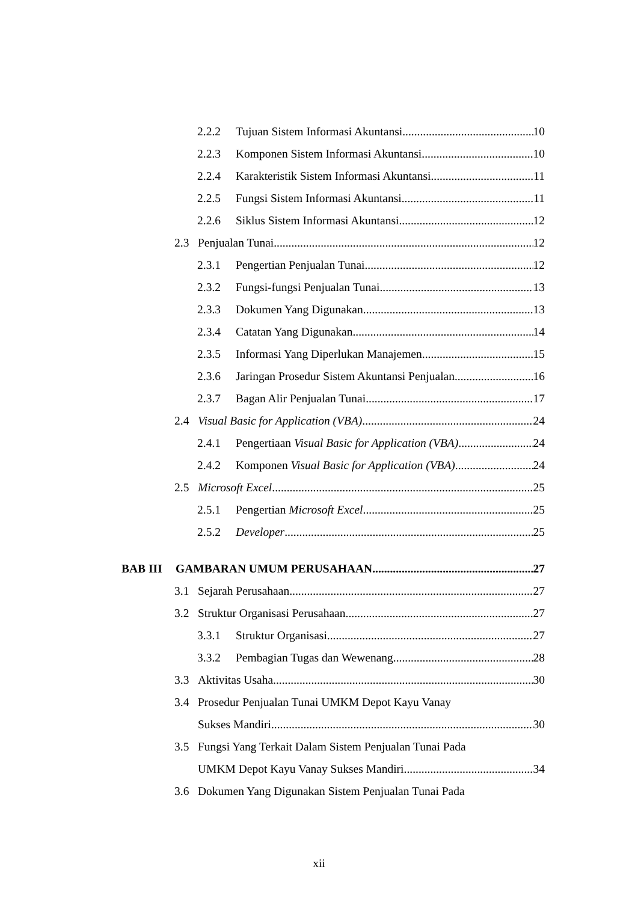2.2.2 Tujuan Sistem Informasi Akuntansi 10
2.2.3 Komponen Sistem Informasi Akuntansi 10
2.2.4 Karakteristik Sistem Informasi Akuntansi 11
2.2.5 Fungsi Sistem Informasi Akuntansi 11
2.2.6 Siklus Sistem Informasi Akuntansi 12
2.3 Penjualan Tunai 12
2.3.1 Pengertian Penjualan Tunai 12
2.3.2 Fungsi-fungsi Penjualan Tunai 13
2.3.3 Dokumen Yang Digunakan 13
2.3.4 Catatan Yang Digunakan 14
2.3.5 Informasi Yang Diperlukan Manajemen 15
2.3.6 Jaringan Prosedur Sistem Akuntansi Penjualan 16
2.3.7 Bagan Alir Penjualan Tunai 17
2.4 Visual Basic for Application (VBA) 24
2.4.1 Pengertiaan Visual Basic for Application (VBA) 24
2.4.2 Komponen Visual Basic for Application (VBA) 24
2.5 Microsoft Excel 25
2.5.1 Pengertian Microsoft Excel 25
2.5.2 Developer 25
BAB III GAMBARAN UMUM PERUSAHAAN 27
3.1 Sejarah Perusahaan 27
3.2 Struktur Organisasi Perusahaan 27
3.3.1 Struktur Organisasi 27
3.3.2 Pembagian Tugas dan Wewenang 28
3.3 Aktivitas Usaha 30
3.4 Prosedur Penjualan Tunai UMKM Depot Kayu Vanay
Sukses Mandiri 30
3.5 Fungsi Yang Terkait Dalam Sistem Penjualan Tunai Pada
UMKM Depot Kayu Vanay Sukses Mandiri 34
3.6 Dokumen Yang Digunakan Sistem Penjualan Tunai Pada
xii